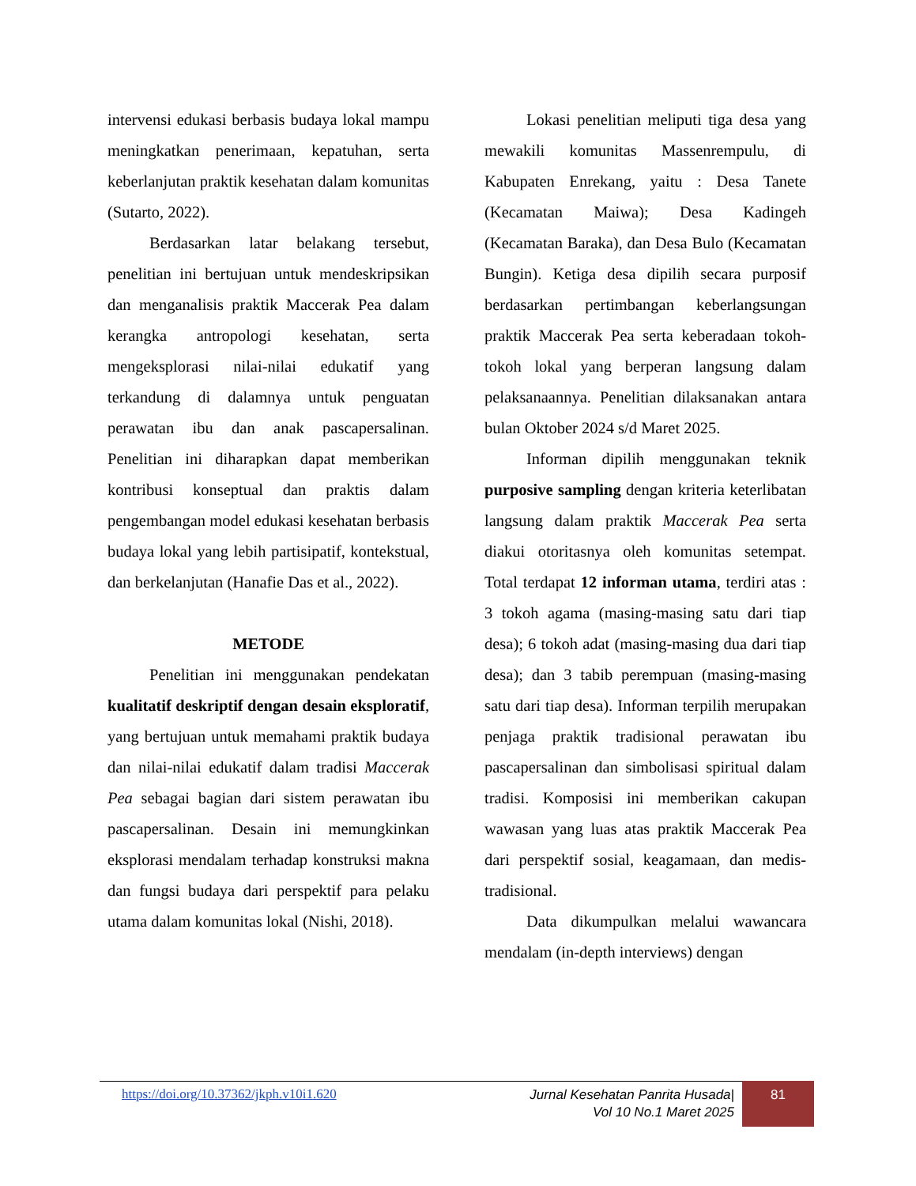intervensi edukasi berbasis budaya lokal mampu meningkatkan penerimaan, kepatuhan, serta keberlanjutan praktik kesehatan dalam komunitas (Sutarto, 2022).
Berdasarkan latar belakang tersebut, penelitian ini bertujuan untuk mendeskripsikan dan menganalisis praktik Maccerak Pea dalam kerangka antropologi kesehatan, serta mengeksplorasi nilai-nilai edukatif yang terkandung di dalamnya untuk penguatan perawatan ibu dan anak pascapersalinan. Penelitian ini diharapkan dapat memberikan kontribusi konseptual dan praktis dalam pengembangan model edukasi kesehatan berbasis budaya lokal yang lebih partisipatif, kontekstual, dan berkelanjutan (Hanafie Das et al., 2022).
METODE
Penelitian ini menggunakan pendekatan kualitatif deskriptif dengan desain eksploratif, yang bertujuan untuk memahami praktik budaya dan nilai-nilai edukatif dalam tradisi Maccerak Pea sebagai bagian dari sistem perawatan ibu pascapersalinan. Desain ini memungkinkan eksplorasi mendalam terhadap konstruksi makna dan fungsi budaya dari perspektif para pelaku utama dalam komunitas lokal (Nishi, 2018).
Lokasi penelitian meliputi tiga desa yang mewakili komunitas Massenrempulu, di Kabupaten Enrekang, yaitu : Desa Tanete (Kecamatan Maiwa); Desa Kadingeh (Kecamatan Baraka), dan Desa Bulo (Kecamatan Bungin). Ketiga desa dipilih secara purposif berdasarkan pertimbangan keberlangsungan praktik Maccerak Pea serta keberadaan tokoh-tokoh lokal yang berperan langsung dalam pelaksanaannya. Penelitian dilaksanakan antara bulan Oktober 2024 s/d Maret 2025.
Informan dipilih menggunakan teknik purposive sampling dengan kriteria keterlibatan langsung dalam praktik Maccerak Pea serta diakui otoritasnya oleh komunitas setempat. Total terdapat 12 informan utama, terdiri atas : 3 tokoh agama (masing-masing satu dari tiap desa); 6 tokoh adat (masing-masing dua dari tiap desa); dan 3 tabib perempuan (masing-masing satu dari tiap desa). Informan terpilih merupakan penjaga praktik tradisional perawatan ibu pascapersalinan dan simbolisasi spiritual dalam tradisi. Komposisi ini memberikan cakupan wawasan yang luas atas praktik Maccerak Pea dari perspektif sosial, keagamaan, dan medis-tradisional.
Data dikumpulkan melalui wawancara mendalam (in-depth interviews) dengan
https://doi.org/10.37362/jkph.v10i1.620
Jurnal Kesehatan Panrita Husada|
Vol 10 No.1 Maret 2025
81